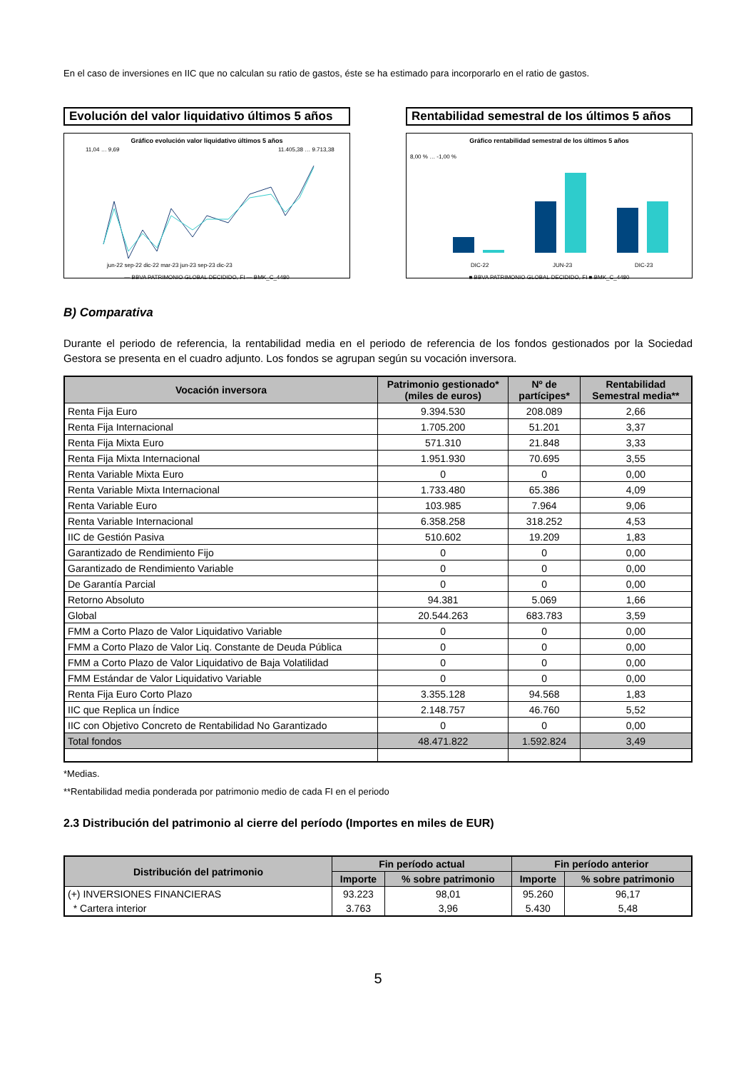En el caso de inversiones en IIC que no calculan su ratio de gastos, éste se ha estimado para incorporarlo en el ratio de gastos.
Evolución del valor liquidativo últimos 5 años
Gráfico evolución valor liquidativo últimos 5 años
11,04 … 9,69
11.405,38 … 9.713,38
jun-22 sep-22 dic-22 mar-23 jun-23 sep-23 dic-23
— BBVA PATRIMONIO GLOBAL DECIDIDO, FI — BMK_C_4480
Rentabilidad semestral de los últimos 5 años
Gráfico rentabilidad semestral de los últimos 5 años
8,00 % … -1,00 %
DIC-22
JUN-23
DIC-23
■ BBVA PATRIMONIO GLOBAL DECIDIDO, FI ■ BMK_C_4480
B) Comparativa
Durante el periodo de referencia, la rentabilidad media en el periodo de referencia de los fondos gestionados por la Sociedad Gestora se presenta en el cuadro adjunto. Los fondos se agrupan según su vocación inversora.
| Vocación inversora | Patrimonio gestionado* (miles de euros) | Nº de partícipes* | Rentabilidad Semestral media** |
| --- | --- | --- | --- |
| Renta Fija Euro | 9.394.530 | 208.089 | 2,66 |
| Renta Fija Internacional | 1.705.200 | 51.201 | 3,37 |
| Renta Fija Mixta Euro | 571.310 | 21.848 | 3,33 |
| Renta Fija Mixta Internacional | 1.951.930 | 70.695 | 3,55 |
| Renta Variable Mixta Euro | 0 | 0 | 0,00 |
| Renta Variable Mixta Internacional | 1.733.480 | 65.386 | 4,09 |
| Renta Variable Euro | 103.985 | 7.964 | 9,06 |
| Renta Variable Internacional | 6.358.258 | 318.252 | 4,53 |
| IIC de Gestión Pasiva | 510.602 | 19.209 | 1,83 |
| Garantizado de Rendimiento Fijo | 0 | 0 | 0,00 |
| Garantizado de Rendimiento Variable | 0 | 0 | 0,00 |
| De Garantía Parcial | 0 | 0 | 0,00 |
| Retorno Absoluto | 94.381 | 5.069 | 1,66 |
| Global | 20.544.263 | 683.783 | 3,59 |
| FMM a Corto Plazo de Valor Liquidativo Variable | 0 | 0 | 0,00 |
| FMM a Corto Plazo de Valor Liq. Constante de Deuda Pública | 0 | 0 | 0,00 |
| FMM a Corto Plazo de Valor Liquidativo de Baja Volatilidad | 0 | 0 | 0,00 |
| FMM Estándar de Valor Liquidativo Variable | 0 | 0 | 0,00 |
| Renta Fija Euro Corto Plazo | 3.355.128 | 94.568 | 1,83 |
| IIC que Replica un Índice | 2.148.757 | 46.760 | 5,52 |
| IIC con Objetivo Concreto de Rentabilidad No Garantizado | 0 | 0 | 0,00 |
| Total fondos | 48.471.822 | 1.592.824 | 3,49 |
*Medias.
**Rentabilidad media ponderada por patrimonio medio de cada FI en el periodo
2.3 Distribución del patrimonio al cierre del período (Importes en miles de EUR)
| Distribución del patrimonio | Fin período actual | | Fin período anterior | |
| --- | --- | --- | --- | --- |
| | Importe | % sobre patrimonio | Importe | % sobre patrimonio |
| (+) INVERSIONES FINANCIERAS | 93.223 | 98,01 | 95.260 | 96,17 |
| * Cartera interior | 3.763 | 3,96 | 5.430 | 5,48 |
5